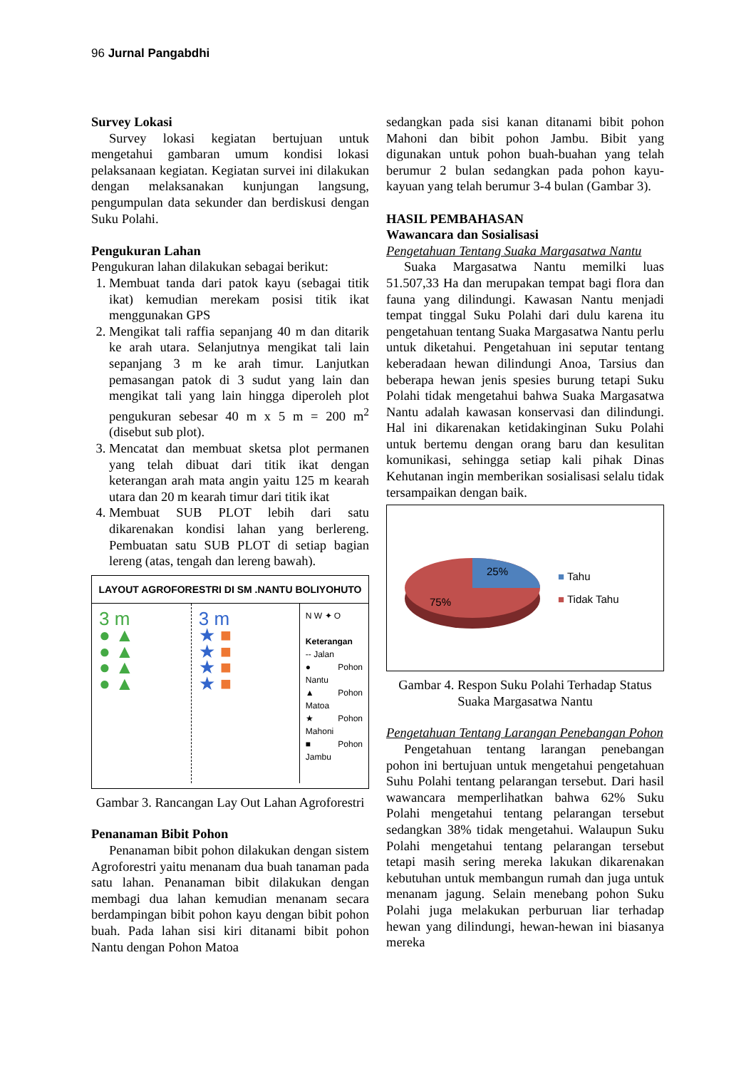96 Jurnal Pangabdhi
Survey Lokasi
Survey lokasi kegiatan bertujuan untuk mengetahui gambaran umum kondisi lokasi pelaksanaan kegiatan. Kegiatan survei ini dilakukan dengan melaksanakan kunjungan langsung, pengumpulan data sekunder dan berdiskusi dengan Suku Polahi.
Pengukuran Lahan
Pengukuran lahan dilakukan sebagai berikut:
1. Membuat tanda dari patok kayu (sebagai titik ikat) kemudian merekam posisi titik ikat menggunakan GPS
2. Mengikat tali raffia sepanjang 40 m dan ditarik ke arah utara. Selanjutnya mengikat tali lain sepanjang 3 m ke arah timur. Lanjutkan pemasangan patok di 3 sudut yang lain dan mengikat tali yang lain hingga diperoleh plot pengukuran sebesar 40 m x 5 m = 200 m<sup>2</sup> (disebut sub plot).
3. Mencatat dan membuat sketsa plot permanen yang telah dibuat dari titik ikat dengan keterangan arah mata angin yaitu 125 m kearah utara dan 20 m kearah timur dari titik ikat
4. Membuat SUB PLOT lebih dari satu dikarenakan kondisi lahan yang berlereng. Pembuatan satu SUB PLOT di setiap bagian lereng (atas, tengah dan lereng bawah).
LAYOUT AGROFORESTRI DI SM .NANTU BOLIYOHUTO
3 m
● ▲
● ▲
● ▲
● ▲
3 m
★ ■
★ ■
★ ■
★ ■
N W ✦ O
Keterangan
-- Jalan
● Pohon Nantu
▲ Pohon Matoa
★ Pohon Mahoni
■ Pohon Jambu
Gambar 3. Rancangan Lay Out Lahan Agroforestri
Penanaman Bibit Pohon
Penanaman bibit pohon dilakukan dengan sistem Agroforestri yaitu menanam dua buah tanaman pada satu lahan. Penanaman bibit dilakukan dengan membagi dua lahan kemudian menanam secara berdampingan bibit pohon kayu dengan bibit pohon buah. Pada lahan sisi kiri ditanami bibit pohon Nantu dengan Pohon Matoa
sedangkan pada sisi kanan ditanami bibit pohon Mahoni dan bibit pohon Jambu. Bibit yang digunakan untuk pohon buah-buahan yang telah berumur 2 bulan sedangkan pada pohon kayu-kayuan yang telah berumur 3-4 bulan (Gambar 3).
HASIL PEMBAHASAN
Wawancara dan Sosialisasi
Pengetahuan Tentang Suaka Margasatwa Nantu
Suaka Margasatwa Nantu memilki luas 51.507,33 Ha dan merupakan tempat bagi flora dan fauna yang dilindungi. Kawasan Nantu menjadi tempat tinggal Suku Polahi dari dulu karena itu pengetahuan tentang Suaka Margasatwa Nantu perlu untuk diketahui. Pengetahuan ini seputar tentang keberadaan hewan dilindungi Anoa, Tarsius dan beberapa hewan jenis spesies burung tetapi Suku Polahi tidak mengetahui bahwa Suaka Margasatwa Nantu adalah kawasan konservasi dan dilindungi. Hal ini dikarenakan ketidakinginan Suku Polahi untuk bertemu dengan orang baru dan kesulitan komunikasi, sehingga setiap kali pihak Dinas Kehutanan ingin memberikan sosialisasi selalu tidak tersampaikan dengan baik.
25%
75%
■ Tahu
■ Tidak Tahu
Gambar 4. Respon Suku Polahi Terhadap Status Suaka Margasatwa Nantu
Pengetahuan Tentang Larangan Penebangan Pohon
Pengetahuan tentang larangan penebangan pohon ini bertujuan untuk mengetahui pengetahuan Suhu Polahi tentang pelarangan tersebut. Dari hasil wawancara memperlihatkan bahwa 62% Suku Polahi mengetahui tentang pelarangan tersebut sedangkan 38% tidak mengetahui. Walaupun Suku Polahi mengetahui tentang pelarangan tersebut tetapi masih sering mereka lakukan dikarenakan kebutuhan untuk membangun rumah dan juga untuk menanam jagung. Selain menebang pohon Suku Polahi juga melakukan perburuan liar terhadap hewan yang dilindungi, hewan-hewan ini biasanya mereka